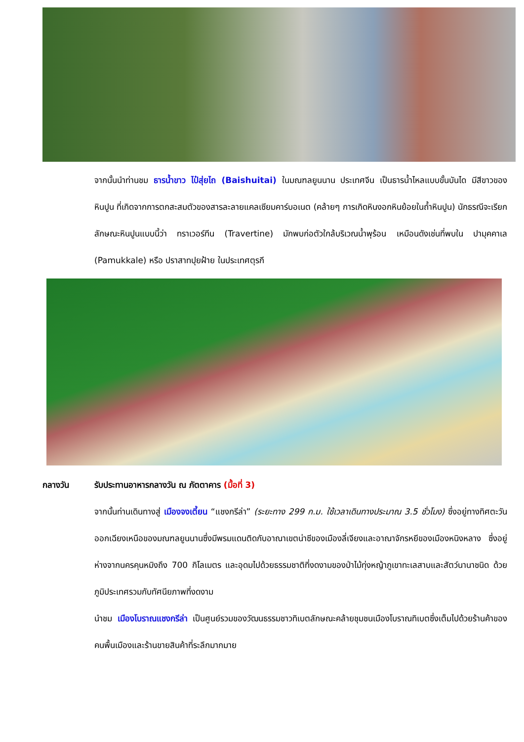จากนั้นนำท่านชม ธารน้ำขาว ไป๋สุ่ยไถ (Baishuitai) ในมณฑลยูนนาน ประเทศจีน เป็นธารน้ำไหลแบบขั้นบันได มีสีขาวของหินปูน ที่เกิดจากการตกสะสมตัวของสารละลายแคลเซียมคาร์บอเนต (คล้ายๆ การเกิดหินงอกหินย้อยในถ้ำหินปูน) นักธรณีจะเรียกลักษณะหินปูนแบบนี้ว่า ทราเวอร์ทีน (Travertine) มักพบก่อตัวใกล้บริเวณน้ำพุร้อน เหมือนดังเช่นที่พบใน ปามุคคาเล (Pamukkale) หรือ ปราสาทปุยฝ้าย ในประเทศตุรกี
กลางวัน รับประทานอาหารกลางวัน ณ ภัตตาคาร (มื้อที่ 3)
จากนั้นท่านเดินทางสู่ เมืองจงเตี้ยน “แชงกรีล่า” (ระยะทาง 299 ก.ม. ใช้เวลาเดินทางประมาณ 3.5 ชั่วโมง) ซึ่งอยู่ทางทิศตะวันออกเฉียงเหนือของมณฑลยูนนานซึ่งมีพรมแดนติดกับอาณาเขตน่าซีของเมืองลี่เจียงและอาณาจักรหยีของเมืองหนิงหลาง ซึ่งอยู่ห่างจากนครคุนหมิงถึง 700 กิโลเมตร และอุดมไปด้วยธรรมชาติที่งดงามของป่าไม้ทุ่งหญ้าภูเขาทะเลสาบและสัตว์นานาชนิด ด้วยภูมิประเทศรวมกับทัศนียภาพที่งดงาม
นำชม เมืองโบราณแชงกรีล่า เป็นศูนย์รวมของวัฒนธรรมชาวทิเบตลักษณะคล้ายชุมชนเมืองโบราณทิเบตซึ่งเต็มไปด้วยร้านค้าของคนพื้นเมืองและร้านขายสินค้าที่ระลึกมากมาย